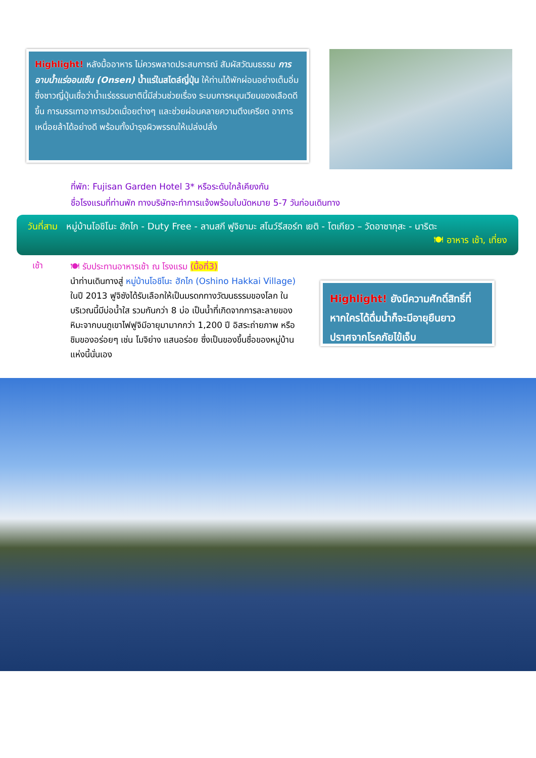Highlight! หลังมื้ออาหาร ไม่ควรพลาดประสบการณ์ สัมผัสวัฒนธรรม การอาบน้ำแร่ออนเซ็น (Onsen) น้ำแร่ในสไตล์ญี่ปุ่น ให้ท่านได้พักผ่อนอย่างเต็มอิ่ม ซึ่งชาวญี่ปุ่นเชื่อว่าน้ำแร่ธรรมชาตินี้มีส่วนช่วยเรื่อง ระบบการหมุนเวียนของเลือดดีขึ้น การบรรเทาอาการปวดเมื่อยต่างๆ และช่วยผ่อนคลายความตึงเครียด อาการเหนื่อยล้าได้อย่างดี พร้อมทั้งบำรุงผิวพรรณให้เปล่งปลั่ง
ที่พัก: Fujisan Garden Hotel 3* หรือระดับใกล้เคียงกัน
ชื่อโรงแรมที่ท่านพัก ทางบริษัทจะทำการแจ้งพร้อมใบนัดหมาย 5-7 วันก่อนเดินทาง
วันที่สาม หมู่บ้านโอชิโนะ ฮักไก - Duty Free - ลานสกี ฟูจิยามะ สโนว์รีสอร์ท เยติ - โตเกียว – วัดอาซากุสะ - นาริตะ
🍽 อาหาร เช้า, เที่ยง
เช้า
🍽 รับประทานอาหารเช้า ณ โรงแรม (มื้อที่3)
นำท่านเดินทางสู่ หมู่บ้านโอชิโนะ ฮักไก (Oshino Hakkai Village) ในปี 2013 ฟูจิซังได้รับเลือกให้เป็นมรดกทางวัฒนธรรมของโลก ในบริเวณนี้มีบ่อน้ำใส รวมกันกว่า 8 บ่อ เป็นน้ำที่เกิดจากการละลายของหิมะจากบนภูเขาไฟฟูจิมีอายุมามากกว่า 1,200 ปี อิสระถ่ายภาพ หรือ ชิมของอร่อยๆ เช่น โมจิย่าง แสนอร่อย ซึ่งเป็นของขึ้นชื่อของหมู่บ้านแห่งนี้นั่นเอง
Highlight! ยังมีความศักดิ์สิทธิ์ที่หากใครได้ดื่มน้ำก็จะมีอายุยืนยาว ปราศจากโรคภัยไข้เจ็บ